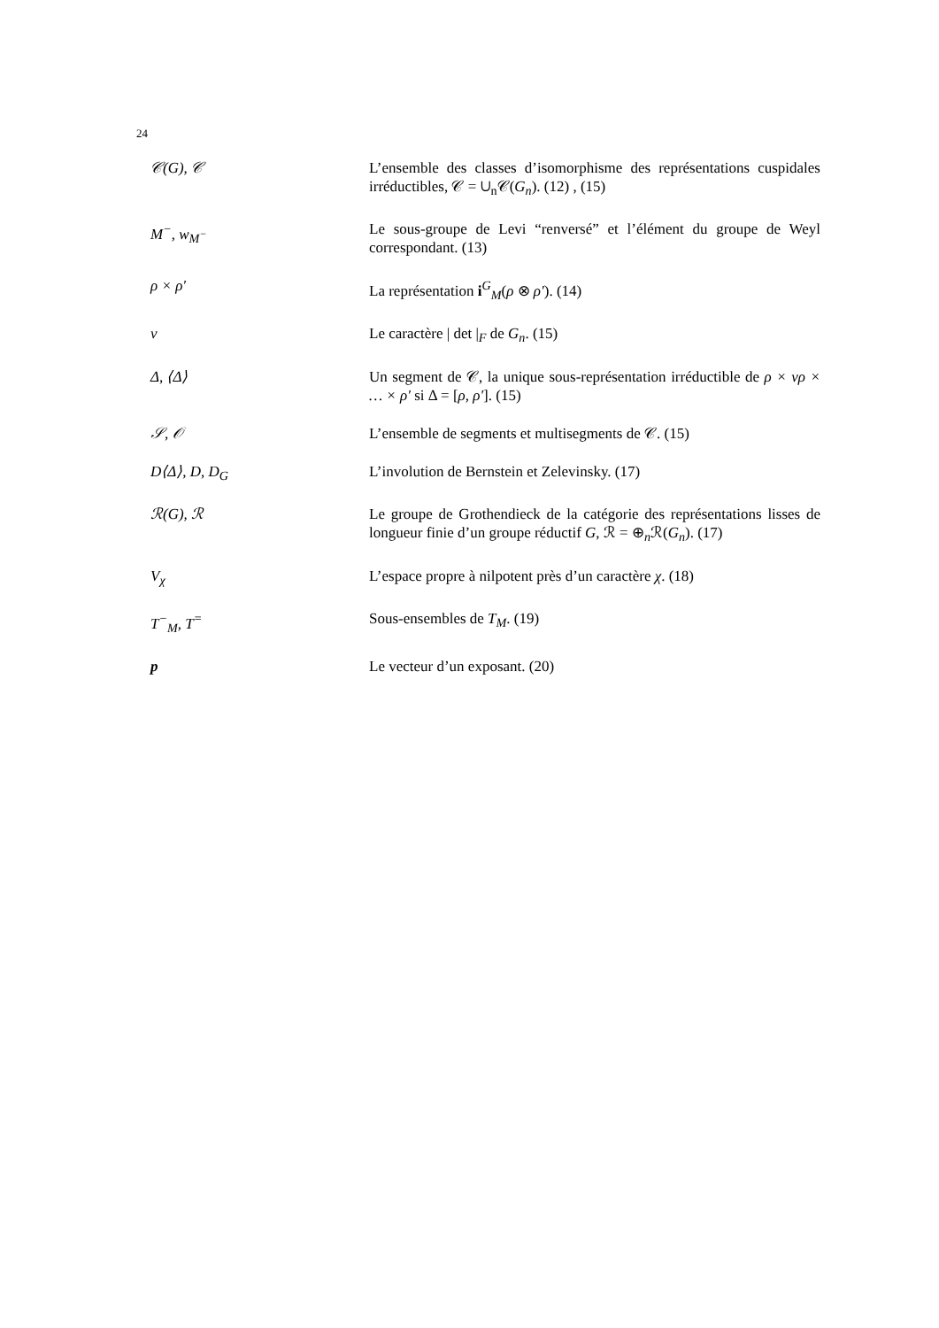24
| 𝒞(G), 𝒞 | L’ensemble des classes d’isomorphisme des représentations cuspidales irréductibles, 𝒞 = ∪<sub>n</sub>𝒞( G<sub>n</sub> ). (12) , (15) |
| M<sup>−</sup>, w<sub>M<sup>−</sup></sub> | Le sous-groupe de Levi “renversé” et l’élément du groupe de Weyl correspondant. (13) |
| ρ × ρ′ | La représentation i<sup>G</sup><sub>M</sub>( ρ ⊗ ρ′ ). (14) |
| ν | Le caractère / det /<sub>F</sub> de G<sub>n</sub> . (15) |
| Δ, ⟨Δ⟩ | Un segment de 𝒞, la unique sous-représentation irréductible de ρ × νρ × … × ρ′ si Δ = [ ρ, ρ′ ]. (15) |
| 𝒮, 𝒪 | L’ensemble de segments et multisegments de 𝒞. (15) |
| D⟨Δ⟩, D, D<sub>G</sub> | L’involution de Bernstein et Zelevinsky. (17) |
| ℛ(G), ℛ | Le groupe de Grothendieck de la catégorie des représentations lisses de longueur finie d’un groupe réductif G , ℛ = ⊕<sub>n</sub>ℛ( G<sub>n</sub> ). (17) |
| V<sub>χ</sub> | L’espace propre à nilpotent près d’un caractère χ . (18) |
| T<sup>−</sup><sub>M</sub>, T<sup>=</sup> | Sous-ensembles de T<sub>M</sub> . (19) |
| p | Le vecteur d’un exposant. (20) |